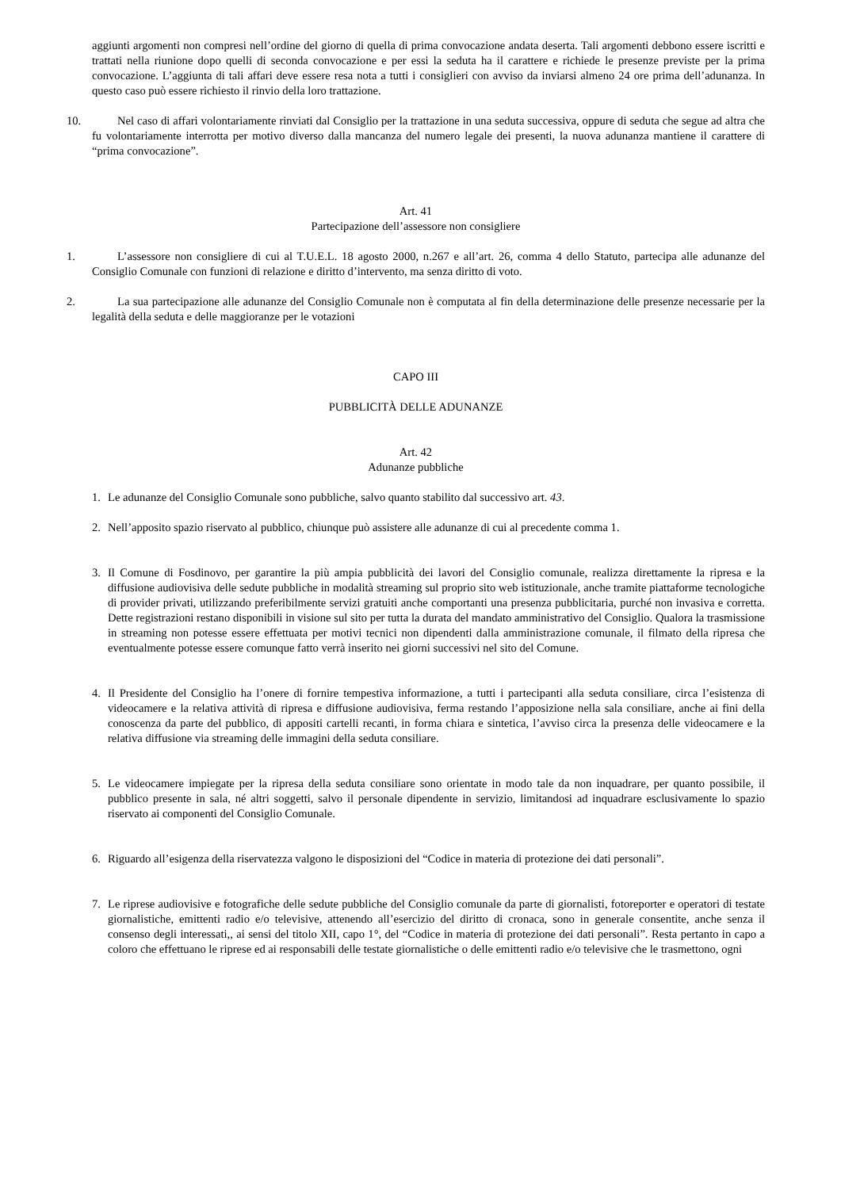aggiunti argomenti non compresi nell’ordine del giorno di quella di prima convocazione andata deserta. Tali argomenti debbono essere iscritti e trattati nella riunione dopo quelli di seconda convocazione e per essi la seduta ha il carattere e richiede le presenze previste per la prima convocazione. L’aggiunta di tali affari deve essere resa nota a tutti i consiglieri con avviso da inviarsi almeno 24 ore prima dell’adunanza. In questo caso può essere richiesto il rinvio della loro trattazione.
10. Nel caso di affari volontariamente rinviati dal Consiglio per la trattazione in una seduta successiva, oppure di seduta che segue ad altra che fu volontariamente interrotta per motivo diverso dalla mancanza del numero legale dei presenti, la nuova adunanza mantiene il carattere di “prima convocazione”.
Art. 41
Partecipazione dell’assessore non consigliere
1. L’assessore non consigliere di cui al T.U.E.L. 18 agosto 2000, n.267 e all’art. 26, comma 4 dello Statuto, partecipa alle adunanze del Consiglio Comunale con funzioni di relazione e diritto d’intervento, ma senza diritto di voto.
2. La sua partecipazione alle adunanze del Consiglio Comunale non è computata al fin della determinazione delle presenze necessarie per la legalità della seduta e delle maggioranze per le votazioni
CAPO III
PUBBLICITÀ DELLE ADUNANZE
Art. 42
Adunanze pubbliche
1. Le adunanze del Consiglio Comunale sono pubbliche, salvo quanto stabilito dal successivo art. 43.
2. Nell’apposito spazio riservato al pubblico, chiunque può assistere alle adunanze di cui al precedente comma 1.
3. Il Comune di Fosdinovo, per garantire la più ampia pubblicità dei lavori del Consiglio comunale, realizza direttamente la ripresa e la diffusione audiovisiva delle sedute pubbliche in modalità streaming sul proprio sito web istituzionale, anche tramite piattaforme tecnologiche di provider privati, utilizzando preferibilmente servizi gratuiti anche comportanti una presenza pubblicitaria, purché non invasiva e corretta. Dette registrazioni restano disponibili in visione sul sito per tutta la durata del mandato amministrativo del Consiglio. Qualora la trasmissione in streaming non potesse essere effettuata per motivi tecnici non dipendenti dalla amministrazione comunale, il filmato della ripresa che eventualmente potesse essere comunque fatto verrà inserito nei giorni successivi nel sito del Comune.
4. Il Presidente del Consiglio ha l’onere di fornire tempestiva informazione, a tutti i partecipanti alla seduta consiliare, circa l’esistenza di videocamere e la relativa attività di ripresa e diffusione audiovisiva, ferma restando l’apposizione nella sala consiliare, anche ai fini della conoscenza da parte del pubblico, di appositi cartelli recanti, in forma chiara e sintetica, l’avviso circa la presenza delle videocamere e la relativa diffusione via streaming delle immagini della seduta consiliare.
5. Le videocamere impiegate per la ripresa della seduta consiliare sono orientate in modo tale da non inquadrare, per quanto possibile, il pubblico presente in sala, né altri soggetti, salvo il personale dipendente in servizio, limitandosi ad inquadrare esclusivamente lo spazio riservato ai componenti del Consiglio Comunale.
6. Riguardo all’esigenza della riservatezza valgono le disposizioni del “Codice in materia di protezione dei dati personali”.
7. Le riprese audiovisive e fotografiche delle sedute pubbliche del Consiglio comunale da parte di giornalisti, fotoreporter e operatori di testate giornalistiche, emittenti radio e/o televisive, attenendo all’esercizio del diritto di cronaca, sono in generale consentite, anche senza il consenso degli interessati,, ai sensi del titolo XII, capo 1°, del “Codice in materia di protezione dei dati personali”. Resta pertanto in capo a coloro che effettuano le riprese ed ai responsabili delle testate giornalistiche o delle emittenti radio e/o televisive che le trasmettono, ogni